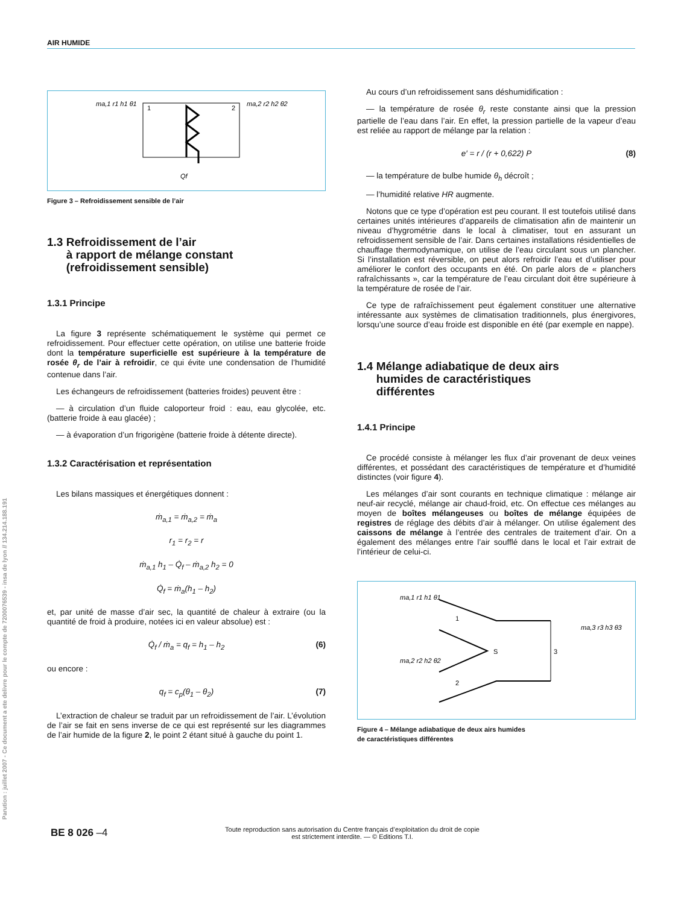AIR HUMIDE
Parution : juillet 2007 - Ce document a ete delivre pour le compte de 7200076539 - insa de lyon // 134.214.188.191
ma,1 r1 h1 θ1
ma,2 r2 h2 θ2
1
2
Qf
Figure 3 – Refroidissement sensible de l’air
1.3 Refroidissement de l’air
à rapport de mélange constant
(refroidissement sensible)
1.3.1 Principe
La figure 3 représente schématiquement le système qui permet ce refroidissement. Pour effectuer cette opération, on utilise une batterie froide dont la température superficielle est supérieure à la température de rosée θ<sub>r</sub> de l’air à refroidir, ce qui évite une condensation de l’humidité contenue dans l’air.
Les échangeurs de refroidissement (batteries froides) peuvent être :
— à circulation d’un fluide caloporteur froid : eau, eau glycolée, etc. (batterie froide à eau glacée) ;
— à évaporation d’un frigorigène (batterie froide à détente directe).
1.3.2 Caractérisation et représentation
Les bilans massiques et énergétiques donnent :
ṁ<sub>a,1</sub> = ṁ<sub>a,2</sub> = ṁ<sub>a</sub>
r<sub>1</sub> = r<sub>2</sub> = r
ṁ<sub>a,1</sub> h<sub>1</sub> – Q̇<sub>f</sub> – ṁ<sub>a,2</sub> h<sub>2</sub> = 0
Q̇<sub>f</sub> = ṁ<sub>a</sub>(h<sub>1</sub> – h<sub>2</sub>)
et, par unité de masse d’air sec, la quantité de chaleur à extraire (ou la quantité de froid à produire, notées ici en valeur absolue) est :
Q̇<sub>f</sub> / ṁ<sub>a</sub> = q<sub>f</sub> = h<sub>1</sub> – h<sub>2</sub> (6)
ou encore :
q<sub>f</sub> = c<sub>p</sub>(θ<sub>1</sub> – θ<sub>2</sub>) (7)
L’extraction de chaleur se traduit par un refroidissement de l’air. L’évolution de l’air se fait en sens inverse de ce qui est représenté sur les diagrammes de l’air humide de la figure 2, le point 2 étant situé à gauche du point 1.
Au cours d’un refroidissement sans déshumidification :
— la température de rosée θ<sub>r</sub> reste constante ainsi que la pression partielle de l’eau dans l’air. En effet, la pression partielle de la vapeur d’eau est reliée au rapport de mélange par la relation :
e′ = r / (r + 0,622) P (8)
— la température de bulbe humide θ<sub>h</sub> décroît ;
— l’humidité relative HR augmente.
Notons que ce type d’opération est peu courant. Il est toutefois utilisé dans certaines unités intérieures d’appareils de climatisation afin de maintenir un niveau d’hygrométrie dans le local à climatiser, tout en assurant un refroidissement sensible de l’air. Dans certaines installations résidentielles de chauffage thermodynamique, on utilise de l’eau circulant sous un plancher. Si l’installation est réversible, on peut alors refroidir l’eau et d’utiliser pour améliorer le confort des occupants en été. On parle alors de « planchers rafraîchissants », car la température de l’eau circulant doit être supérieure à la température de rosée de l’air.
Ce type de rafraîchissement peut également constituer une alternative intéressante aux systèmes de climatisation traditionnels, plus énergivores, lorsqu’une source d’eau froide est disponible en été (par exemple en nappe).
1.4 Mélange adiabatique de deux airs
humides de caractéristiques
différentes
1.4.1 Principe
Ce procédé consiste à mélanger les flux d’air provenant de deux veines différentes, et possédant des caractéristiques de température et d’humidité distinctes (voir figure 4).
Les mélanges d’air sont courants en technique climatique : mélange air neuf-air recyclé, mélange air chaud-froid, etc. On effectue ces mélanges au moyen de boîtes mélangeuses ou boîtes de mélange équipées de registres de réglage des débits d’air à mélanger. On utilise également des caissons de mélange à l’entrée des centrales de traitement d’air. On a également des mélanges entre l’air soufflé dans le local et l’air extrait de l’intérieur de celui-ci.
ma,1 r1 h1 θ1
ma,2 r2 h2 θ2
ma,3 r3 h3 θ3
1
2
S
3
Figure 4 – Mélange adiabatique de deux airs humides
de caractéristiques différentes
BE 8 026 –4
Toute reproduction sans autorisation du Centre français d’exploitation du droit de copie
est strictement interdite. — © Editions T.I.